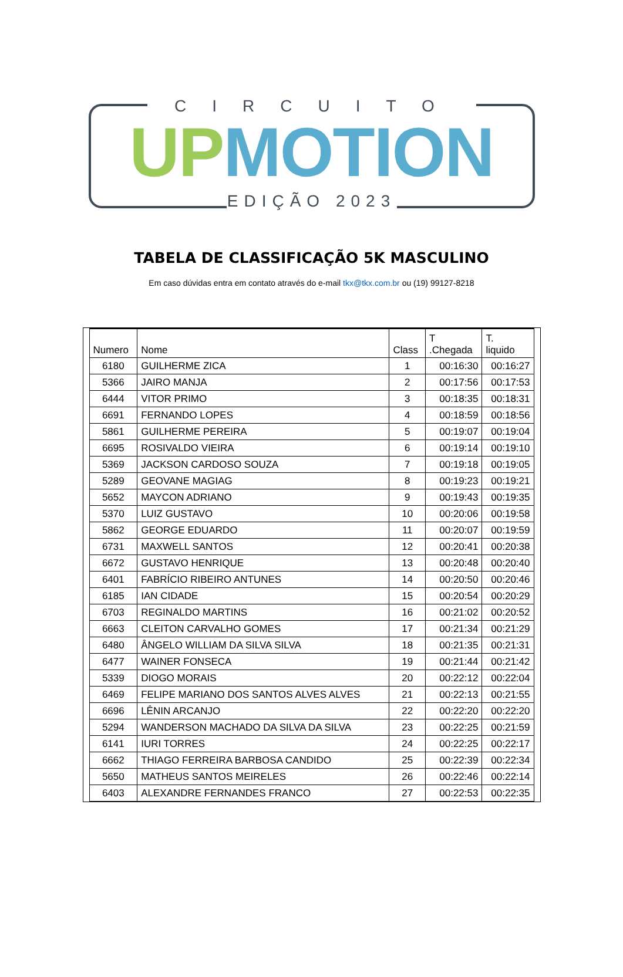CIRCUITO
UP MOTION
EDIÇÃO 2023
TABELA DE CLASSIFICAÇÃO 5K MASCULINO
Em caso dúvidas entra em contato através do e-mail tkx@tkx.com.br ou (19) 99127-8218
| Numero | Nome | Class | T .Chegada | T. liquido |
| --- | --- | --- | --- | --- |
| 6180 | GUILHERME ZICA | 1 | 00:16:30 | 00:16:27 |
| 5366 | JAIRO MANJA | 2 | 00:17:56 | 00:17:53 |
| 6444 | VITOR PRIMO | 3 | 00:18:35 | 00:18:31 |
| 6691 | FERNANDO LOPES | 4 | 00:18:59 | 00:18:56 |
| 5861 | GUILHERME PEREIRA | 5 | 00:19:07 | 00:19:04 |
| 6695 | ROSIVALDO VIEIRA | 6 | 00:19:14 | 00:19:10 |
| 5369 | JACKSON CARDOSO SOUZA | 7 | 00:19:18 | 00:19:05 |
| 5289 | GEOVANE MAGIAG | 8 | 00:19:23 | 00:19:21 |
| 5652 | MAYCON ADRIANO | 9 | 00:19:43 | 00:19:35 |
| 5370 | LUIZ GUSTAVO | 10 | 00:20:06 | 00:19:58 |
| 5862 | GEORGE EDUARDO | 11 | 00:20:07 | 00:19:59 |
| 6731 | MAXWELL SANTOS | 12 | 00:20:41 | 00:20:38 |
| 6672 | GUSTAVO HENRIQUE | 13 | 00:20:48 | 00:20:40 |
| 6401 | FABRÍCIO RIBEIRO ANTUNES | 14 | 00:20:50 | 00:20:46 |
| 6185 | IAN CIDADE | 15 | 00:20:54 | 00:20:29 |
| 6703 | REGINALDO MARTINS | 16 | 00:21:02 | 00:20:52 |
| 6663 | CLEITON CARVALHO GOMES | 17 | 00:21:34 | 00:21:29 |
| 6480 | ÂNGELO WILLIAM DA SILVA SILVA | 18 | 00:21:35 | 00:21:31 |
| 6477 | WAINER FONSECA | 19 | 00:21:44 | 00:21:42 |
| 5339 | DIOGO MORAIS | 20 | 00:22:12 | 00:22:04 |
| 6469 | FELIPE MARIANO DOS SANTOS ALVES ALVES | 21 | 00:22:13 | 00:21:55 |
| 6696 | LÊNIN ARCANJO | 22 | 00:22:20 | 00:22:20 |
| 5294 | WANDERSON MACHADO DA SILVA DA SILVA | 23 | 00:22:25 | 00:21:59 |
| 6141 | IURI TORRES | 24 | 00:22:25 | 00:22:17 |
| 6662 | THIAGO FERREIRA BARBOSA CANDIDO | 25 | 00:22:39 | 00:22:34 |
| 5650 | MATHEUS SANTOS MEIRELES | 26 | 00:22:46 | 00:22:14 |
| 6403 | ALEXANDRE FERNANDES FRANCO | 27 | 00:22:53 | 00:22:35 |